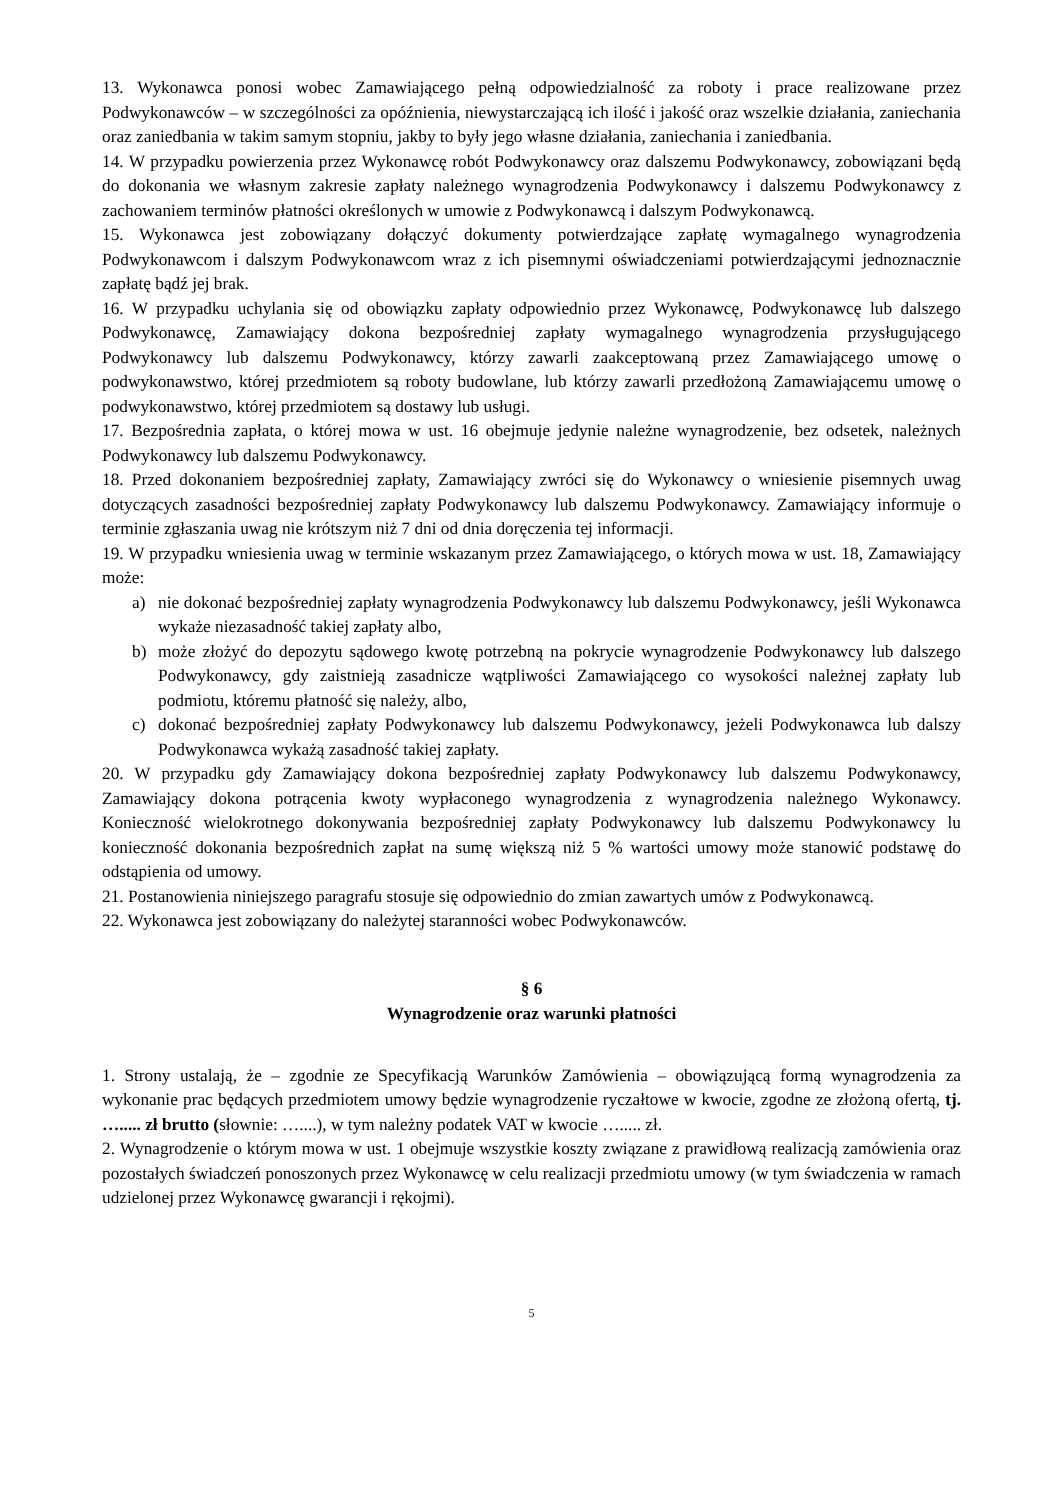13. Wykonawca ponosi wobec Zamawiającego pełną odpowiedzialność za roboty i prace realizowane przez Podwykonawców – w szczególności za opóźnienia, niewystarczającą ich ilość i jakość oraz wszelkie działania, zaniechania oraz zaniedbania w takim samym stopniu, jakby to były jego własne działania, zaniechania i zaniedbania.
14. W przypadku powierzenia przez Wykonawcę robót Podwykonawcy oraz dalszemu Podwykonawcy, zobowiązani będą do dokonania we własnym zakresie zapłaty należnego wynagrodzenia Podwykonawcy i dalszemu Podwykonawcy z zachowaniem terminów płatności określonych w umowie z Podwykonawcą i dalszym Podwykonawcą.
15. Wykonawca jest zobowiązany dołączyć dokumenty potwierdzające zapłatę wymagalnego wynagrodzenia Podwykonawcom i dalszym Podwykonawcom wraz z ich pisemnymi oświadczeniami potwierdzającymi jednoznacznie zapłatę bądź jej brak.
16. W przypadku uchylania się od obowiązku zapłaty odpowiednio przez Wykonawcę, Podwykonawcę lub dalszego Podwykonawcę, Zamawiający dokona bezpośredniej zapłaty wymagalnego wynagrodzenia przysługującego Podwykonawcy lub dalszemu Podwykonawcy, którzy zawarli zaakceptowaną przez Zamawiającego umowę o podwykonawstwo, której przedmiotem są roboty budowlane, lub którzy zawarli przedłożoną Zamawiającemu umowę o podwykonawstwo, której przedmiotem są dostawy lub usługi.
17. Bezpośrednia zapłata, o której mowa w ust. 16 obejmuje jedynie należne wynagrodzenie, bez odsetek, należnych Podwykonawcy lub dalszemu Podwykonawcy.
18. Przed dokonaniem bezpośredniej zapłaty, Zamawiający zwróci się do Wykonawcy o wniesienie pisemnych uwag dotyczących zasadności bezpośredniej zapłaty Podwykonawcy lub dalszemu Podwykonawcy. Zamawiający informuje o terminie zgłaszania uwag nie krótszym niż 7 dni od dnia doręczenia tej informacji.
19. W przypadku wniesienia uwag w terminie wskazanym przez Zamawiającego, o których mowa w ust. 18, Zamawiający może:
a) nie dokonać bezpośredniej zapłaty wynagrodzenia Podwykonawcy lub dalszemu Podwykonawcy, jeśli Wykonawca wykaże niezasadność takiej zapłaty albo,
b) może złożyć do depozytu sądowego kwotę potrzebną na pokrycie wynagrodzenie Podwykonawcy lub dalszego Podwykonawcy, gdy zaistnieją zasadnicze wątpliwości Zamawiającego co wysokości należnej zapłaty lub podmiotu, któremu płatność się należy, albo,
c) dokonać bezpośredniej zapłaty Podwykonawcy lub dalszemu Podwykonawcy, jeżeli Podwykonawca lub dalszy Podwykonawca wykażą zasadność takiej zapłaty.
20. W przypadku gdy Zamawiający dokona bezpośredniej zapłaty Podwykonawcy lub dalszemu Podwykonawcy, Zamawiający dokona potrącenia kwoty wypłaconego wynagrodzenia z wynagrodzenia należnego Wykonawcy. Konieczność wielokrotnego dokonywania bezpośredniej zapłaty Podwykonawcy lub dalszemu Podwykonawcy lu konieczność dokonania bezpośrednich zapłat na sumę większą niż 5 % wartości umowy może stanowić podstawę do odstąpienia od umowy.
21. Postanowienia niniejszego paragrafu stosuje się odpowiednio do zmian zawartych umów z Podwykonawcą.
22. Wykonawca jest zobowiązany do należytej staranności wobec Podwykonawców.
§ 6
Wynagrodzenie oraz warunki płatności
1. Strony ustalają, że – zgodnie ze Specyfikacją Warunków Zamówienia – obowiązującą formą wynagrodzenia za wykonanie prac będących przedmiotem umowy będzie wynagrodzenie ryczałtowe w kwocie, zgodne ze złożoną ofertą, tj. …..... zł brutto (słownie: …....), w tym należny podatek VAT w kwocie …..... zł.
2. Wynagrodzenie o którym mowa w ust. 1 obejmuje wszystkie koszty związane z prawidłową realizacją zamówienia oraz pozostałych świadczeń ponoszonych przez Wykonawcę w celu realizacji przedmiotu umowy (w tym świadczenia w ramach udzielonej przez Wykonawcę gwarancji i rękojmi).
5